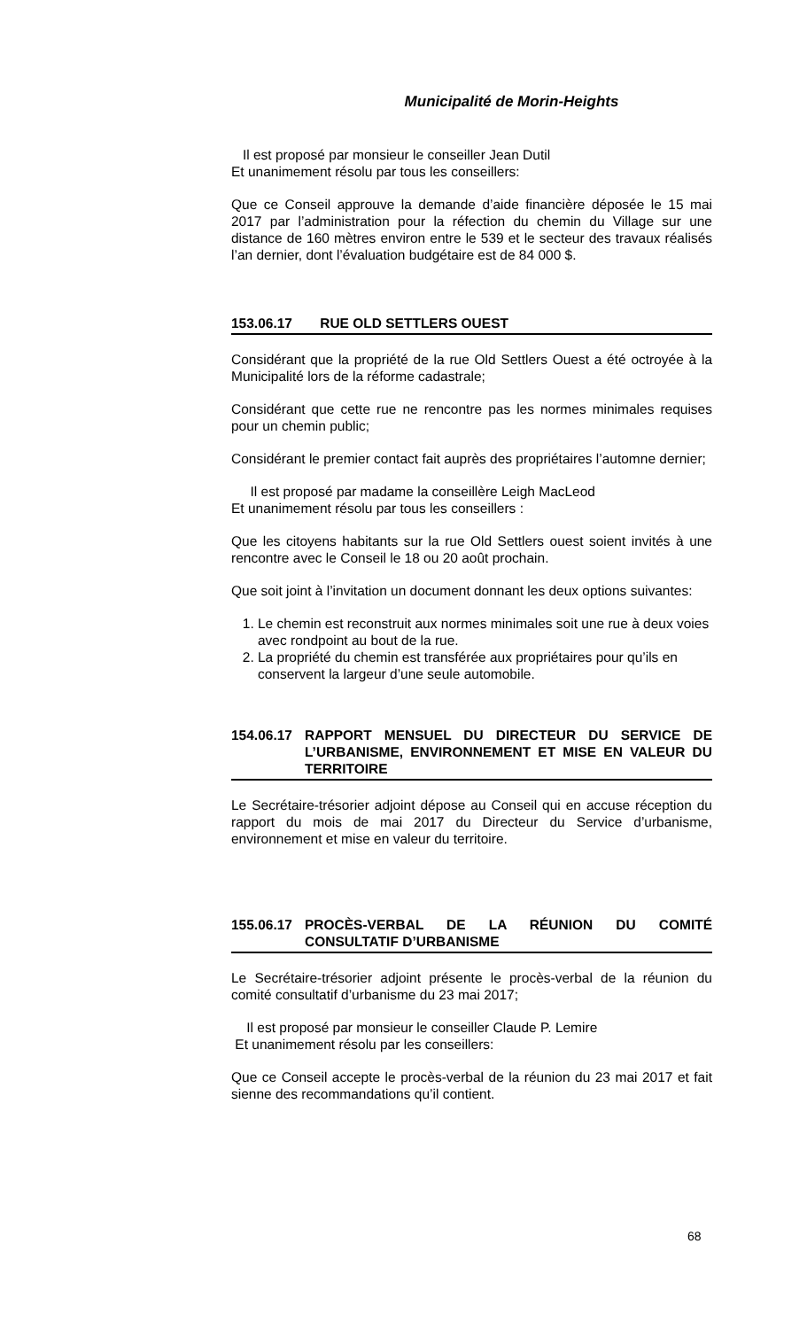Municipalité de Morin-Heights
Il est proposé par monsieur le conseiller Jean Dutil
Et unanimement résolu par tous les conseillers:
Que ce Conseil approuve la demande d’aide financière déposée le 15 mai 2017 par l’administration pour la réfection du chemin du Village sur une distance de 160 mètres environ entre le 539 et le secteur des travaux réalisés l’an dernier, dont l’évaluation budgétaire est de 84 000 $.
153.06.17 RUE OLD SETTLERS OUEST
Considérant que la propriété de la rue Old Settlers Ouest a été octroyée à la Municipalité lors de la réforme cadastrale;
Considérant que cette rue ne rencontre pas les normes minimales requises pour un chemin public;
Considérant le premier contact fait auprès des propriétaires l’automne dernier;
Il est proposé par madame la conseillère Leigh MacLeod
Et unanimement résolu par tous les conseillers :
Que les citoyens habitants sur la rue Old Settlers ouest soient invités à une rencontre avec le Conseil le 18 ou 20 août prochain.
Que soit joint à l’invitation un document donnant les deux options suivantes:
1. Le chemin est reconstruit aux normes minimales soit une rue à deux voies avec rondpoint au bout de la rue.
2. La propriété du chemin est transférée aux propriétaires pour qu’ils en conservent la largeur d’une seule automobile.
154.06.17 RAPPORT MENSUEL DU DIRECTEUR DU SERVICE DE L’URBANISME, ENVIRONNEMENT ET MISE EN VALEUR DU TERRITOIRE
Le Secrétaire-trésorier adjoint dépose au Conseil qui en accuse réception du rapport du mois de mai 2017 du Directeur du Service d’urbanisme, environnement et mise en valeur du territoire.
155.06.17 PROCÈS-VERBAL DE LA RÉUNION DU COMITÉ CONSULTATIF D’URBANISME
Le Secrétaire-trésorier adjoint présente le procès-verbal de la réunion du comité consultatif d’urbanisme du 23 mai 2017;
Il est proposé par monsieur le conseiller Claude P. Lemire
Et unanimement résolu par les conseillers:
Que ce Conseil accepte le procès-verbal de la réunion du 23 mai 2017 et fait sienne des recommandations qu’il contient.
68